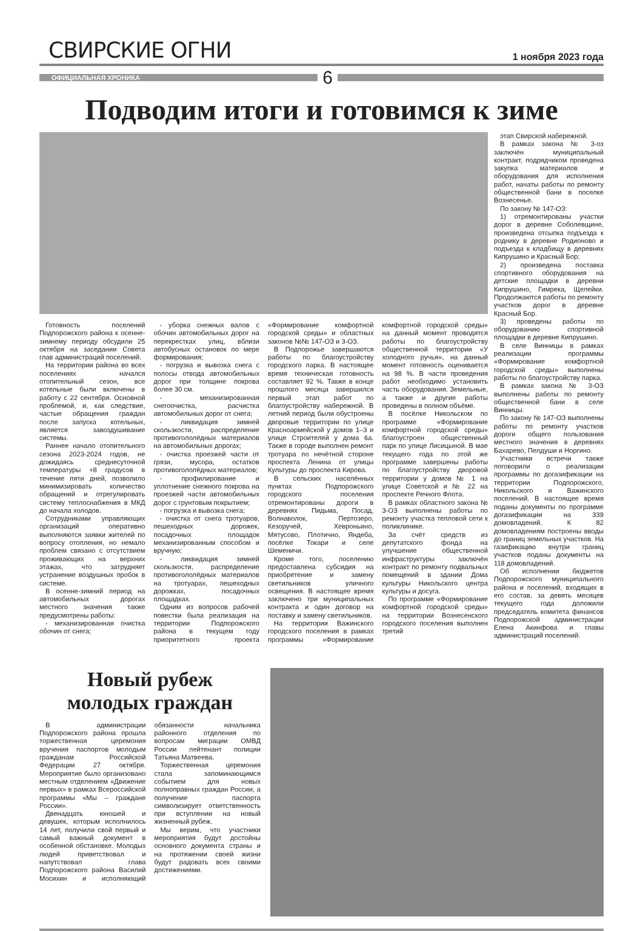СВИРСКИЕ ОГНИ
1 ноября 2023 года
ОФИЦИАЛЬНАЯ ХРОНИКА
6
Подводим итоги и готовимся к зиме
Готовность поселений Подпорожского района к осенне-зимнему периоду обсудили 25 октября на заседании Совета глав администраций поселений.
На территории района во всех поселениях начался отопительный сезон, все котельные были включены в работу с 22 сентября. Основной проблемой, и, как следствие, частые обращения граждан после запуска котельных, является завоздушивание системы.
Раннее начало отопительного сезона 2023-2024 годов, не дожидаясь среднесуточной температуры +8 градусов в течение пяти дней, позволило минимизировать количество обращений и отрегулировать систему теплоснабжения в МКД до начала холодов.
Сотрудниками управляющих организаций оперативно выполняются заявки жителей по вопросу отопления, но немало проблем связано с отсутствием проживающих на верхних этажах, что затрудняет устранение воздушных пробок в системе.
В осенне-зимний период на автомобильных дорогах местного значения также предусмотрены работы:
- механизированная очистка обочин от снега;
- уборка снежных валов с обочин автомобильных дорог на перекрестках улиц, вблизи автобусных остановок по мере формирования;
- погрузка и вывозка снега с полосы отвода автомобильных дорог при толщине покрова более 30 см.
- механизированная снегоочистка, расчистка автомобильных дорог от снега;
- ликвидация зимней скользкости, распределение противогололёдных материалов на автомобильных дорогах;
- очистка проезжей части от грязи, мусора, остатков противогололёдных материалов;
- профилирование и уплотнение снежного покрова на проезжей части автомобильных дорог с грунтовым покрытием;
- погрузка и вывозка снега;
- очистка от снега тротуаров, пешеходных дорожек, посадочных площадок механизированным способом и вручную;
- ликвидация зимней скользкости, распределение противогололёдных материалов на тротуарах, пешеходных дорожках, посадочных площадках.
Одним из вопросов рабочей повестки была реализация на территории Подпорожского района в текущем году приоритетного проекта «Формирование комфортной городской среды» и областных законов №№ 147-ОЗ и 3-ОЗ.
В Подпорожье завершаются работы по благоустройству городского парка. В настоящее время техническая готовность составляет 92 %. Также в конце прошлого месяца завершился первый этап работ по благоустройству набережной. В летний период были обустроены дворовые территории по улице Красноармейской у домов 1–3 и улице Строителей у дома 6а. Также в городе выполнен ремонт тротуара по нечётной стороне проспекта Ленина от улицы Культуры до проспекта Кирова.
В сельских населённых пунктах Подпорожского городского поселения отремонтированы дороги в деревнях Пидьма, Посад, Волнаволок, Пертозеро, Кезоручей, Хевроньино, Мятусово, Плотично, Яндеба, посёлке Токари и селе Шеменичи.
Кроме того, поселению предоставлена субсидия на приобретение и замену светильников уличного освещения. В настоящее время заключено три муниципальных контракта и один договор на поставку и замену светильников.
На территории Важинского городского поселения в рамках программы «Формирование комфортной городской среды» на данный момент проводятся работы по благоустройству общественной территории «У холодного ручья», на данный момент готовность оценивается на 98 %. В части проведения работ необходимо установить часть оборудования. Земельные, а также и другие работы проведены в полном объёме.
В посёлке Никольском по программе «Формирование комфортной городской среды» благоустроен общественный парк по улице Лисицыной. В мае текущего года по этой же программе завершены работы по благоустройству дворовой территории у домов № 1 на улице Советской и № 22 на проспекте Речного Флота.
В рамках областного закона № 3-ОЗ выполнены работы по ремонту участка тепловой сети к поликлинике.
За счёт средств из депутатского фонда на улучшение общественной инфраструктуры заключён контракт по ремонту подвальных помещений в здании Дома культуры Никольского центра культуры и досуга.
По программе «Формирование комфортной городской среды» на территории Вознесенского городского поселения выполнен третий
этап Свирской набережной.
В рамках закона № 3-оз заключён муниципальный контракт, подрядчиком проведена закупка материалов и оборудования для исполнения работ, начаты работы по ремонту общественной бани в поселке Вознесенье.
По закону № 147-ОЗ:
1) отремонтированы участки дорог в деревне Соболевщине, произведена отсыпка подъезда к роднику в деревне Родионово и подъезда к кладбищу в деревнях Кипрушино и Красный Бор;
2) произведена поставка спортивного оборудования на детские площадки в деревни Кипрушино, Гимрека, Щелейки. Продолжаются работы по ремонту участков дорог в деревне Красный Бор.
3) проведены работы по оборудованию спортивной площадки в деревне Кипрушино.
В селе Винницы в рамках реализации программы «Формирование комфортной городской среды» выполнены работы по благоустройству парка.
В рамках закона № 3-ОЗ выполнены работы по ремонту общественной бани в селе Винницы.
По закону № 147-ОЗ выполнены работы по ремонту участков дороги общего пользования местного значения в деревнях Бахарево, Пелдуши и Норгино.
Участники встречи также поговорили о реализации программы по догазификации на территории Подпорожского, Никольского и Важинского поселений. В настоящее время поданы документы по программе догазификации на 339 домовладений. К 82 домовладениям построены вводы до границ земельных участков. На газификацию внутри границ участков поданы документы на 118 домовладений.
Об исполнении бюджетов Подпорожского муниципального района и поселений, входящих в его состав, за девять месяцев текущего года доложили председатель комитета финансов Подпорожской администрации Елена Акинфова и главы администраций поселений.
Новый рубеж
молодых граждан
В администрации Подпорожского района прошла торжественная церемония вручения паспортов молодым гражданам Российской Федерации 27 октября. Мероприятие было организовано местным отделением «Движение первых» в рамках Всероссийской программы «Мы – граждане России».
Двенадцать юношей и девушек, которым исполнилось 14 лет, получили свой первый и самый важный документ в особенной обстановке. Молодых людей приветствовал и напутствовал глава Подпорожского района Василий Мосихин и исполняющий обязанности начальника районного отделения по вопросам миграции ОМВД России лейтенант полиции Татьяна Матвеева.
Торжественная церемония стала запоминающимся событием для новых полноправных граждан России, а получение паспорта символизирует ответственность при вступлении на новый жизненный рубеж.
Мы верим, что участники мероприятия будут достойны основного документа страны и на протяжении своей жизни будут радовать всех своими достижениями.